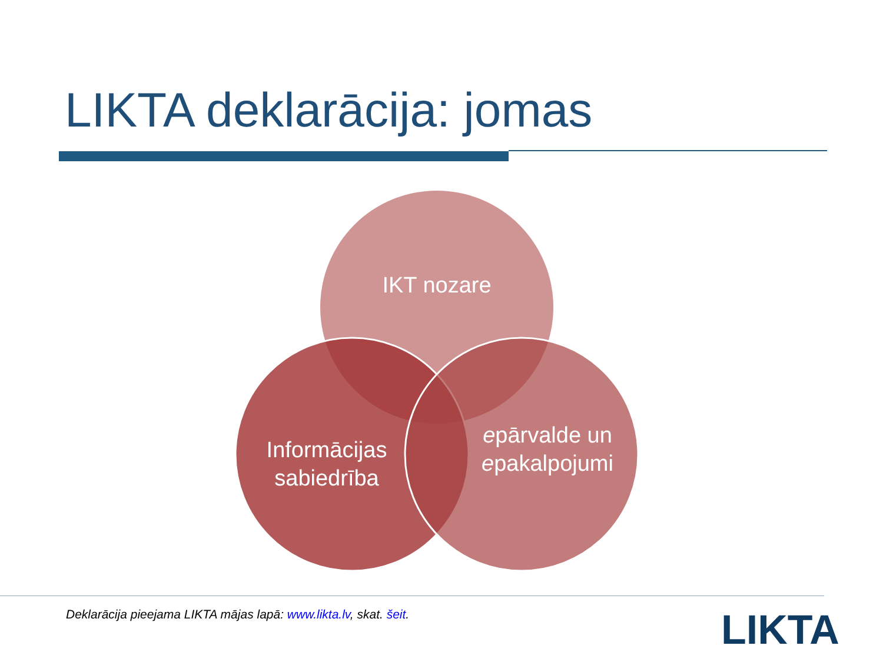LIKTA deklarācija: jomas
IKT nozare
Informācijas sabiedrība
epārvalde un epakalpojumi
Deklarācija pieejama LIKTA mājas lapā: www.likta.lv, skat. šeit.
LIKTA